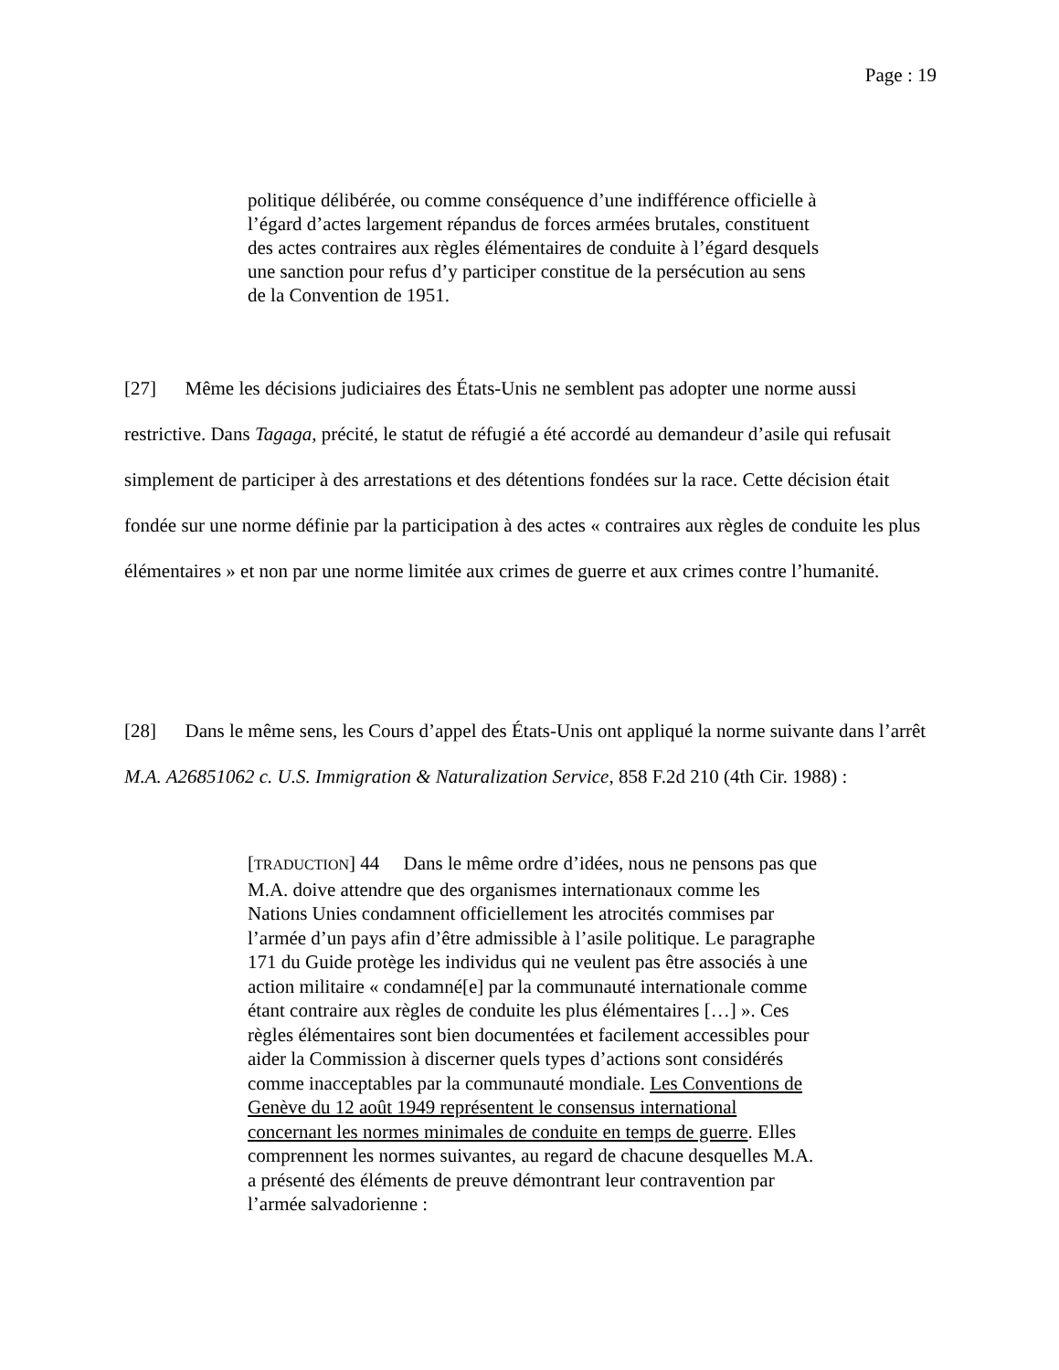Page : 19
politique délibérée, ou comme conséquence d’une indifférence officielle à l’égard d’actes largement répandus de forces armées brutales, constituent des actes contraires aux règles élémentaires de conduite à l’égard desquels une sanction pour refus d’y participer constitue de la persécution au sens de la Convention de 1951.
[27] Même les décisions judiciaires des États-Unis ne semblent pas adopter une norme aussi restrictive. Dans Tagaga, précité, le statut de réfugié a été accordé au demandeur d’asile qui refusait simplement de participer à des arrestations et des détentions fondées sur la race. Cette décision était fondée sur une norme définie par la participation à des actes « contraires aux règles de conduite les plus élémentaires » et non par une norme limitée aux crimes de guerre et aux crimes contre l’humanité.
[28] Dans le même sens, les Cours d’appel des États-Unis ont appliqué la norme suivante dans l’arrêt M.A. A26851062 c. U.S. Immigration & Naturalization Service, 858 F.2d 210 (4th Cir. 1988) :
[TRADUCTION] 44 Dans le même ordre d’idées, nous ne pensons pas que M.A. doive attendre que des organismes internationaux comme les Nations Unies condamnent officiellement les atrocités commises par l’armée d’un pays afin d’être admissible à l’asile politique. Le paragraphe 171 du Guide protège les individus qui ne veulent pas être associés à une action militaire « condamné[e] par la communauté internationale comme étant contraire aux règles de conduite les plus élémentaires […] ». Ces règles élémentaires sont bien documentées et facilement accessibles pour aider la Commission à discerner quels types d’actions sont considérés comme inacceptables par la communauté mondiale. Les Conventions de Genève du 12 août 1949 représentent le consensus international concernant les normes minimales de conduite en temps de guerre. Elles comprennent les normes suivantes, au regard de chacune desquelles M.A. a présenté des éléments de preuve démontrant leur contravention par l’armée salvadorienne :